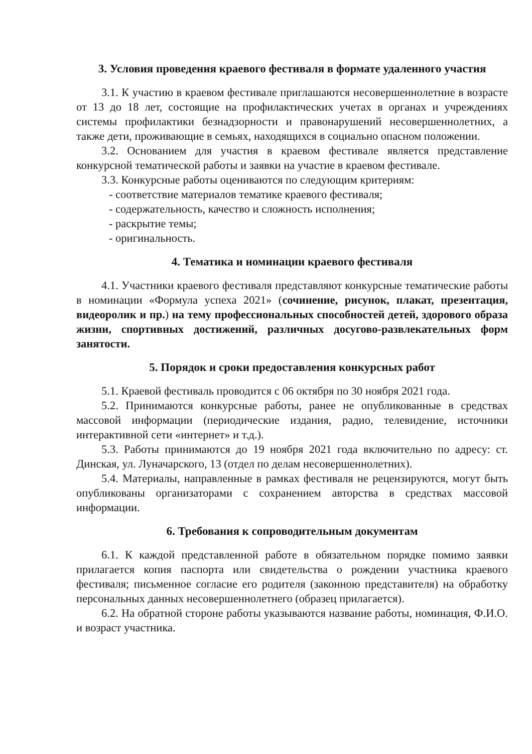3. Условия проведения краевого фестиваля в формате удаленного участия
3.1. К участию в краевом фестивале приглашаются несовершеннолетние в возрасте от 13 до 18 лет, состоящие на профилактических учетах в органах и учреждениях системы профилактики безнадзорности и правонарушений несовершеннолетних, а также дети, проживающие в семьях, находящихся в социально опасном положении.
3.2. Основанием для участия в краевом фестивале является представление конкурсной тематической работы и заявки на участие в краевом фестивале.
3.3. Конкурсные работы оцениваются по следующим критериям:
- соответствие материалов тематике краевого фестиваля;
- содержательность, качество и сложность исполнения;
- раскрытие темы;
- оригинальность.
4. Тематика и номинации краевого фестиваля
4.1. Участники краевого фестиваля представляют конкурсные тематические работы в номинации «Формула успеха 2021» (сочинение, рисунок, плакат, презентация, видеоролик и пр.) на тему профессиональных способностей детей, здорового образа жизни, спортивных достижений, различных досугово-развлекательных форм занятости.
5. Порядок и сроки предоставления конкурсных работ
5.1. Краевой фестиваль проводится с 06 октября по 30 ноября 2021 года.
5.2. Принимаются конкурсные работы, ранее не опубликованные в средствах массовой информации (периодические издания, радио, телевидение, источники интерактивной сети «интернет» и т.д.).
5.3. Работы принимаются до 19 ноября 2021 года включительно по адресу: ст. Динская, ул. Луначарского, 13 (отдел по делам несовершеннолетних).
5.4. Материалы, направленные в рамках фестиваля не рецензируются, могут быть опубликованы организаторами с сохранением авторства в средствах массовой информации.
6. Требования к сопроводительным документам
6.1. К каждой представленной работе в обязательном порядке помимо заявки прилагается копия паспорта или свидетельства о рождении участника краевого фестиваля; письменное согласие его родителя (законною представителя) на обработку персональных данных несовершеннолетнего (образец прилагается).
6.2. На обратной стороне работы указываются название работы, номинация, Ф.И.О. и возраст участника.